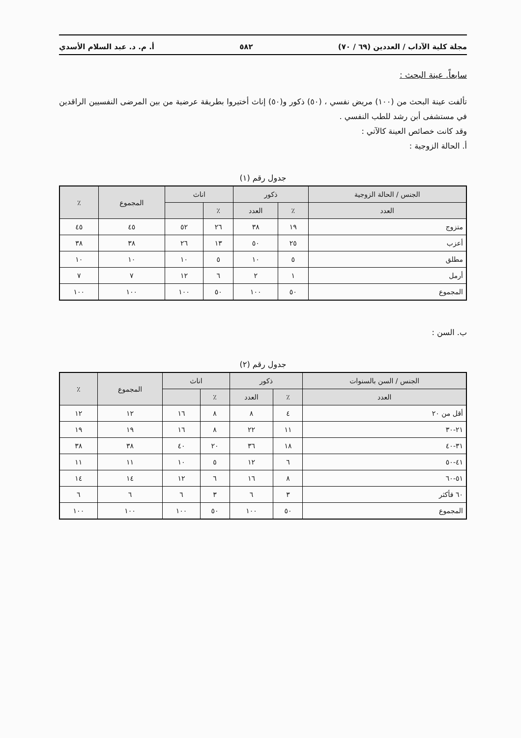مجلة كلية الآداب / العددين (٦٩ / ٧٠) ٥٨٢ أ. م. د. عبد السلام الأسدي
سابعاً. عينة البحث :
تألفت عينة البحث من (١٠٠) مريض نفسي ، (٥٠) ذكور و(٥٠) إناث أختيروا بطريقة عرضية من بين المرضى النفسيين الراقدين في مستشفى أبن رشد للطب النفسي .
وقد كانت خصائص العينة كالآتي :
أ. الحالة الزوجية :
جدول رقم (١)
| الجنس / الحالة الزوجية | ذكور | | اناث | | المجموع | ٪ |
| --- | --- | --- | --- | --- | --- | --- |
| العدد | ٪ | العدد | ٪ | | | |
| متزوج | ١٩ | ٣٨ | ٢٦ | ٥٢ | ٤٥ | ٤٥ |
| أعزب | ٢٥ | ٥٠ | ١٣ | ٢٦ | ٣٨ | ٣٨ |
| مطلق | ٥ | ١٠ | ٥ | ١٠ | ١٠ | ١٠ |
| أرمل | ١ | ٢ | ٦ | ١٢ | ٧ | ٧ |
| المجموع | ٥٠ | ١٠٠ | ٥٠ | ١٠٠ | ١٠٠ | ١٠٠ |
ب. السن :
جدول رقم (٢)
| الجنس / السن بالسنوات | ذكور | | اناث | | المجموع | ٪ |
| --- | --- | --- | --- | --- | --- | --- |
| العدد | ٪ | العدد | ٪ | | | |
| أقل من ٢٠ | ٤ | ٨ | ٨ | ١٦ | ١٢ | ١٢ |
| ٢١-٣٠ | ١١ | ٢٢ | ٨ | ١٦ | ١٩ | ١٩ |
| ٣١-٤٠ | ١٨ | ٣٦ | ٢٠ | ٤٠ | ٣٨ | ٣٨ |
| ٤١-٥٠ | ٦ | ١٢ | ٥ | ١٠ | ١١ | ١١ |
| ٥١-٦٠ | ٨ | ١٦ | ٦ | ١٢ | ١٤ | ١٤ |
| ٦٠ فأكثر | ٣ | ٦ | ٣ | ٦ | ٦ | ٦ |
| المجموع | ٥٠ | ١٠٠ | ٥٠ | ١٠٠ | ١٠٠ | ١٠٠ |